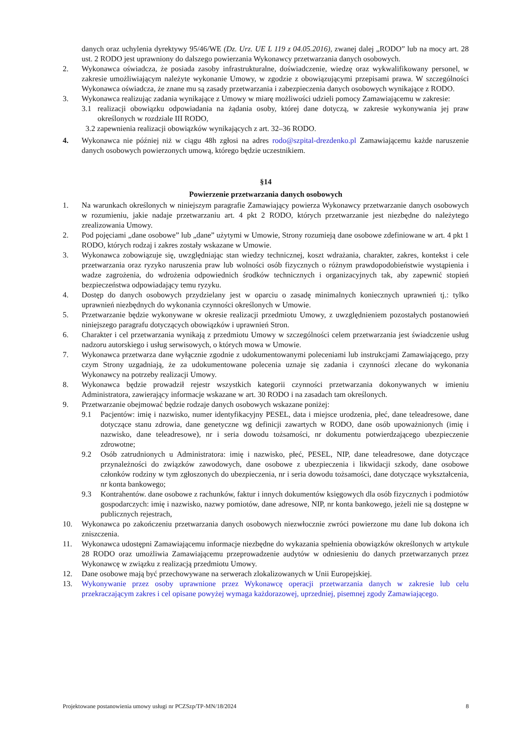danych oraz uchylenia dyrektywy 95/46/WE (Dz. Urz. UE L 119 z 04.05.2016), zwanej dalej „RODO” lub na mocy art. 28 ust. 2 RODO jest uprawniony do dalszego powierzania Wykonawcy przetwarzania danych osobowych.
2. Wykonawca oświadcza, że posiada zasoby infrastrukturalne, doświadczenie, wiedzę oraz wykwalifikowany personel, w zakresie umożliwiającym należyte wykonanie Umowy, w zgodzie z obowiązującymi przepisami prawa. W szczególności Wykonawca oświadcza, że znane mu są zasady przetwarzania i zabezpieczenia danych osobowych wynikające z RODO.
3. Wykonawca realizując zadania wynikające z Umowy w miarę możliwości udzieli pomocy Zamawiającemu w zakresie:
3.1 realizacji obowiązku odpowiadania na żądania osoby, której dane dotyczą, w zakresie wykonywania jej praw określonych w rozdziale III RODO,
3.2 zapewnienia realizacji obowiązków wynikających z art. 32–36 RODO.
4. Wykonawca nie później niż w ciągu 48h zgłosi na adres rodo@szpital-drezdenko.pl Zamawiającemu każde naruszenie danych osobowych powierzonych umową, którego będzie uczestnikiem.
§14
Powierzenie przetwarzania danych osobowych
1. Na warunkach określonych w niniejszym paragrafie Zamawiający powierza Wykonawcy przetwarzanie danych osobowych w rozumieniu, jakie nadaje przetwarzaniu art. 4 pkt 2 RODO, których przetwarzanie jest niezbędne do należytego zrealizowania Umowy.
2. Pod pojęciami „dane osobowe” lub „dane” użytymi w Umowie, Strony rozumieją dane osobowe zdefiniowane w art. 4 pkt 1 RODO, których rodzaj i zakres zostały wskazane w Umowie.
3. Wykonawca zobowiązuje się, uwzględniając stan wiedzy technicznej, koszt wdrażania, charakter, zakres, kontekst i cele przetwarzania oraz ryzyko naruszenia praw lub wolności osób fizycznych o różnym prawdopodobieństwie wystąpienia i wadze zagrożenia, do wdrożenia odpowiednich środków technicznych i organizacyjnych tak, aby zapewnić stopień bezpieczeństwa odpowiadający temu ryzyku.
4. Dostęp do danych osobowych przydzielany jest w oparciu o zasadę minimalnych koniecznych uprawnień tj.: tylko uprawnień niezbędnych do wykonania czynności określonych w Umowie.
5. Przetwarzanie będzie wykonywane w okresie realizacji przedmiotu Umowy, z uwzględnieniem pozostałych postanowień niniejszego paragrafu dotyczących obowiązków i uprawnień Stron.
6. Charakter i cel przetwarzania wynikają z przedmiotu Umowy w szczególności celem przetwarzania jest świadczenie usług nadzoru autorskiego i usług serwisowych, o których mowa w Umowie.
7. Wykonawca przetwarza dane wyłącznie zgodnie z udokumentowanymi poleceniami lub instrukcjami Zamawiającego, przy czym Strony uzgadniają, że za udokumentowane polecenia uznaje się zadania i czynności zlecane do wykonania Wykonawcy na potrzeby realizacji Umowy.
8. Wykonawca będzie prowadził rejestr wszystkich kategorii czynności przetwarzania dokonywanych w imieniu Administratora, zawierający informacje wskazane w art. 30 RODO i na zasadach tam określonych.
9. Przetwarzanie obejmować będzie rodzaje danych osobowych wskazane poniżej:
9.1 Pacjentów: imię i nazwisko, numer identyfikacyjny PESEL, data i miejsce urodzenia, płeć, dane teleadresowe, dane dotyczące stanu zdrowia, dane genetyczne wg definicji zawartych w RODO, dane osób upoważnionych (imię i nazwisko, dane teleadresowe), nr i seria dowodu tożsamości, nr dokumentu potwierdzającego ubezpieczenie zdrowotne;
9.2 Osób zatrudnionych u Administratora: imię i nazwisko, płeć, PESEL, NIP, dane teleadresowe, dane dotyczące przynależności do związków zawodowych, dane osobowe z ubezpieczenia i likwidacji szkody, dane osobowe członków rodziny w tym zgłoszonych do ubezpieczenia, nr i seria dowodu tożsamości, dane dotyczące wykształcenia, nr konta bankowego;
9.3 Kontrahentów. dane osobowe z rachunków, faktur i innych dokumentów księgowych dla osób fizycznych i podmiotów gospodarczych: imię i nazwisko, nazwy pomiotów, dane adresowe, NIP, nr konta bankowego, jeżeli nie są dostępne w publicznych rejestrach,
10. Wykonawca po zakończeniu przetwarzania danych osobowych niezwłocznie zwróci powierzone mu dane lub dokona ich zniszczenia.
11. Wykonawca udostępni Zamawiającemu informacje niezbędne do wykazania spełnienia obowiązków określonych w artykule 28 RODO oraz umożliwia Zamawiającemu przeprowadzenie audytów w odniesieniu do danych przetwarzanych przez Wykonawcę w związku z realizacją przedmiotu Umowy.
12. Dane osobowe mają być przechowywane na serwerach zlokalizowanych w Unii Europejskiej.
13. Wykonywanie przez osoby uprawnione przez Wykonawcę operacji przetwarzania danych w zakresie lub celu przekraczającym zakres i cel opisane powyżej wymaga każdorazowej, uprzedniej, pisemnej zgody Zamawiającego.
Projektowane postanowienia umowy usługi nr PCZSzp/TP-MN/18/2024 8